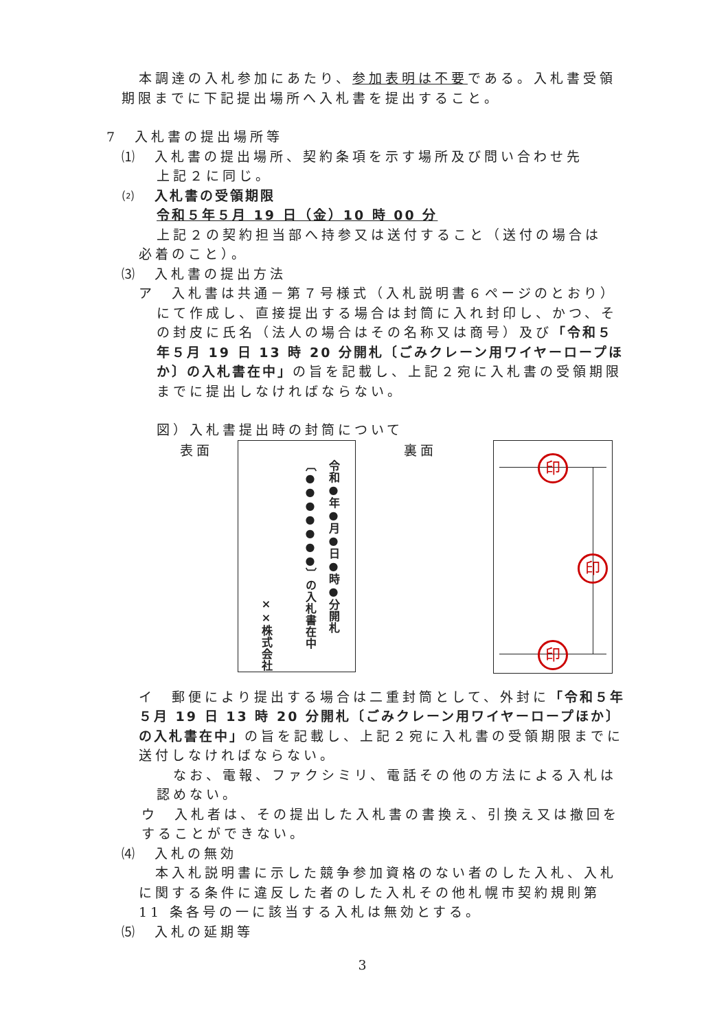本調達の入札参加にあたり、参加表明は不要である。入札書受領
期限までに下記提出場所へ入札書を提出すること。
7　入札書の提出場所等
⑴　入札書の提出場所、契約条項を示す場所及び問い合わせ先
上記２に同じ。
⑵　入札書の受領期限
令和５年５月 19 日（金）10 時 00 分
上記２の契約担当部へ持参又は送付すること（送付の場合は
必着のこと）。
⑶　入札書の提出方法
ア　入札書は共通－第７号様式（入札説明書６ページのとおり）
にて作成し、直接提出する場合は封筒に入れ封印し、かつ、その封皮に氏名（法人の場合はその名称又は商号）及び「令和５年５月 19 日 13 時 20 分開札〔ごみクレーン用ワイヤーロープほか〕の入札書在中」の旨を記載し、上記２宛に入札書の受領期限までに提出しなければならない。
図）入札書提出時の封筒について
表面
令和●年●月●日●時●分開札
〔●●●●●●●〕の入札書在中
××株式会社
裏面
印
印
印
イ　郵便により提出する場合は二重封筒として、外封に「令和５年５月 19 日 13 時 20 分開札〔ごみクレーン用ワイヤーロープほか〕の入札書在中」の旨を記載し、上記２宛に入札書の受領期限までに送付しなければならない。
　なお、電報、ファクシミリ、電話その他の方法による入札は認めない。
ウ　入札者は、その提出した入札書の書換え、引換え又は撤回をすることができない。
⑷　入札の無効
　本入札説明書に示した競争参加資格のない者のした入札、入札に関する条件に違反した者のした入札その他札幌市契約規則第 11 条各号の一に該当する入札は無効とする。
⑸　入札の延期等
3